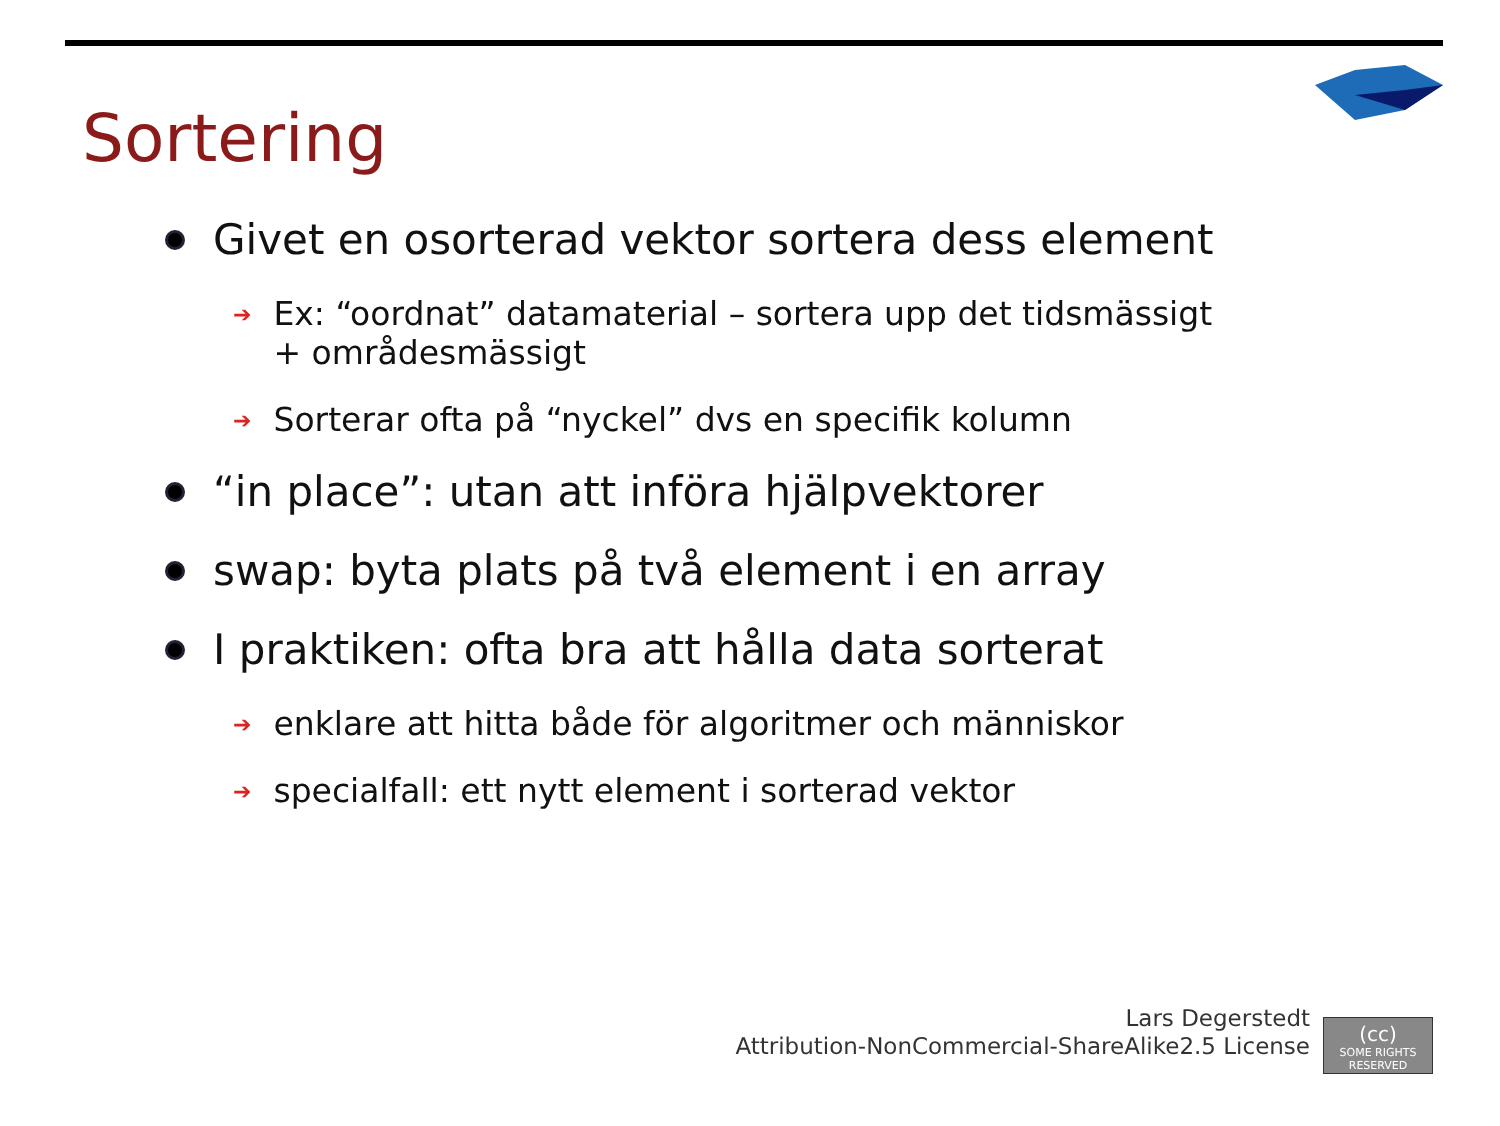Sortering
Givet en osorterad vektor sortera dess element
➔ Ex: “oordnat” datamaterial – sortera upp det tidsmässigt
+ områdesmässigt
➔ Sorterar ofta på “nyckel” dvs en specifik kolumn
“in place”: utan att införa hjälpvektorer
swap: byta plats på två element i en array
I praktiken: ofta bra att hålla data sorterat
➔ enklare att hitta både för algoritmer och människor
➔ specialfall: ett nytt element i sorterad vektor
Lars Degerstedt
Attribution-NonCommercial-ShareAlike2.5 License
(cc)
SOME RIGHTS RESERVED